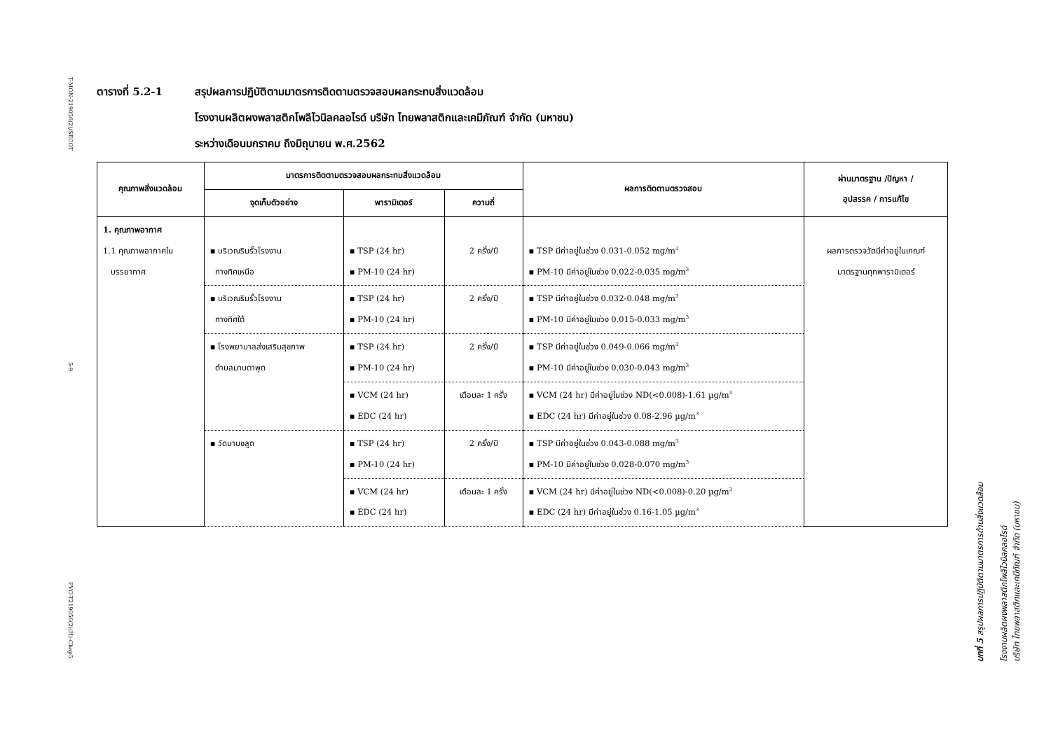T-MON-219056(2)/SECOT
5-9
PVC-T219056(2)(H)-Chap5
ตารางที่ 5.2-1 สรุปผลการปฏิบัติตามมาตรการติดตามตรวจสอบผลกระทบสิ่งแวดล้อม
โรงงานผลิตผงพลาสติกโพลีไวนิลคลอไรด์ บริษัท ไทยพลาสติกและเคมีภัณฑ์ จำกัด (มหาชน)
ระหว่างเดือนมกราคม ถึงมิถุนายน พ.ศ.2562
| คุณภาพสิ่งแวดล้อม | มาตรการติดตามตรวจสอบผลกระทบสิ่งแวดล้อม | | | ผลการติดตามตรวจสอบ | ผ่านมาตรฐาน /ปัญหา / อุปสรรค / การแก้ไข |
| --- | --- | --- | --- | --- | --- |
| | จุดเก็บตัวอย่าง | พารามิเตอร์ | ความถี่ | | |
| 1. คุณภาพอากาศ 1.1 คุณภาพอากาศใน บรรยากาศ | ▪ บริเวณริมรั้วโรงงาน ทางทิศเหนือ | ▪ TSP (24 hr) ▪ PM-10 (24 hr) | 2 ครั้ง/ปี | ▪ TSP มีค่าอยู่ในช่วง 0.031-0.052 mg/m<sup>3</sup> ▪ PM-10 มีค่าอยู่ในช่วง 0.022-0.035 mg/m<sup>3</sup> | ผลการตรวจวัดมีค่าอยู่ในเกณฑ์ มาตรฐานทุกพารามิเตอร์ |
| | ▪ บริเวณริมรั้วโรงงาน ทางทิศใต้ | ▪ TSP (24 hr) ▪ PM-10 (24 hr) | 2 ครั้ง/ปี | ▪ TSP มีค่าอยู่ในช่วง 0.032-0.048 mg/m<sup>3</sup> ▪ PM-10 มีค่าอยู่ในช่วง 0.015-0.033 mg/m<sup>3</sup> | |
| | ▪ โรงพยาบาลส่งเสริมสุขภาพ ตำบลมาบตาพุด | ▪ TSP (24 hr) ▪ PM-10 (24 hr) | 2 ครั้ง/ปี | ▪ TSP มีค่าอยู่ในช่วง 0.049-0.066 mg/m<sup>3</sup> ▪ PM-10 มีค่าอยู่ในช่วง 0.030-0.043 mg/m<sup>3</sup> | |
| | | ▪ VCM (24 hr) ▪ EDC (24 hr) | เดือนละ 1 ครั้ง | ▪ VCM (24 hr) มีค่าอยู่ในช่วง ND(<0.008)-1.61 µg/m<sup>3</sup> ▪ EDC (24 hr) มีค่าอยู่ในช่วง 0.08-2.96 µg/m<sup>3</sup> | |
| | ▪ วัดมาบชลูด | ▪ TSP (24 hr) ▪ PM-10 (24 hr) | 2 ครั้ง/ปี | ▪ TSP มีค่าอยู่ในช่วง 0.043-0.088 mg/m<sup>3</sup> ▪ PM-10 มีค่าอยู่ในช่วง 0.028-0.070 mg/m<sup>3</sup> | |
| | | ▪ VCM (24 hr) ▪ EDC (24 hr) | เดือนละ 1 ครั้ง | ▪ VCM (24 hr) มีค่าอยู่ในช่วง ND(<0.008)-0.20 µg/m<sup>3</sup> ▪ EDC (24 hr) มีค่าอยู่ในช่วง 0.16-1.05 µg/m<sup>3</sup> | |
บทที่ 5 สรุปผลการปฏิบัติตามมาตรการด้านสิ่งแวดล้อม
โรงงานผลิตผงพลาสติกโพลีไวนิลคลอไรด์
บริษัท ไทยพลาสติกและเคมีภัณฑ์ จำกัด (มหาชน)